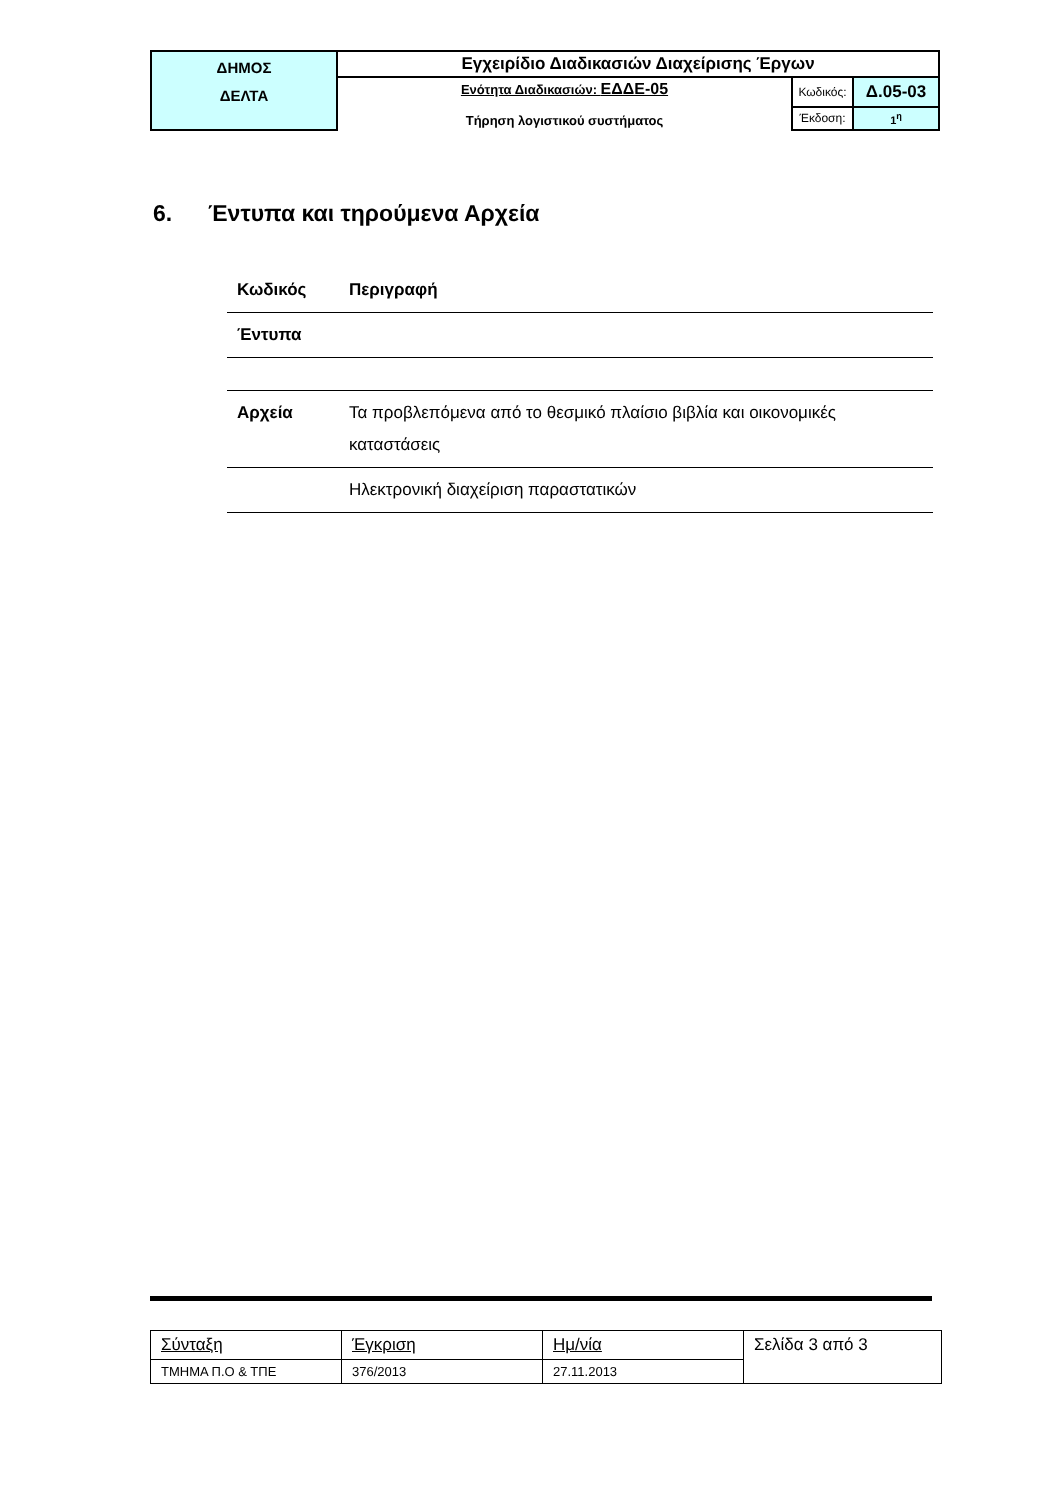| ΔΗΜΟΣ ΔΕΛΤΑ | Εγχειρίδιο Διαδικασιών Διαχείρισης Έργων | | |
| | Ενότητα Διαδικασιών: ΕΔΔΕ-05 Τήρηση λογιστικού συστήματος | Κωδικός: | Δ.05-03 |
| | | Έκδοση: | 1<sup>η</sup> |
6. Έντυπα και τηρούμενα Αρχεία
| Κωδικός | Περιγραφή |
| --- | --- |
| Έντυπα | |
| Αρχεία | Τα προβλεπόμενα από το θεσμικό πλαίσιο βιβλία και οικονομικές καταστάσεις |
| | Ηλεκτρονική διαχείριση παραστατικών |
| Σύνταξη | Έγκριση | Ημ/νία | Σελίδα 3 από 3 |
| ΤΜΗΜΑ Π.Ο & ΤΠΕ | 376/2013 | 27.11.2013 | |